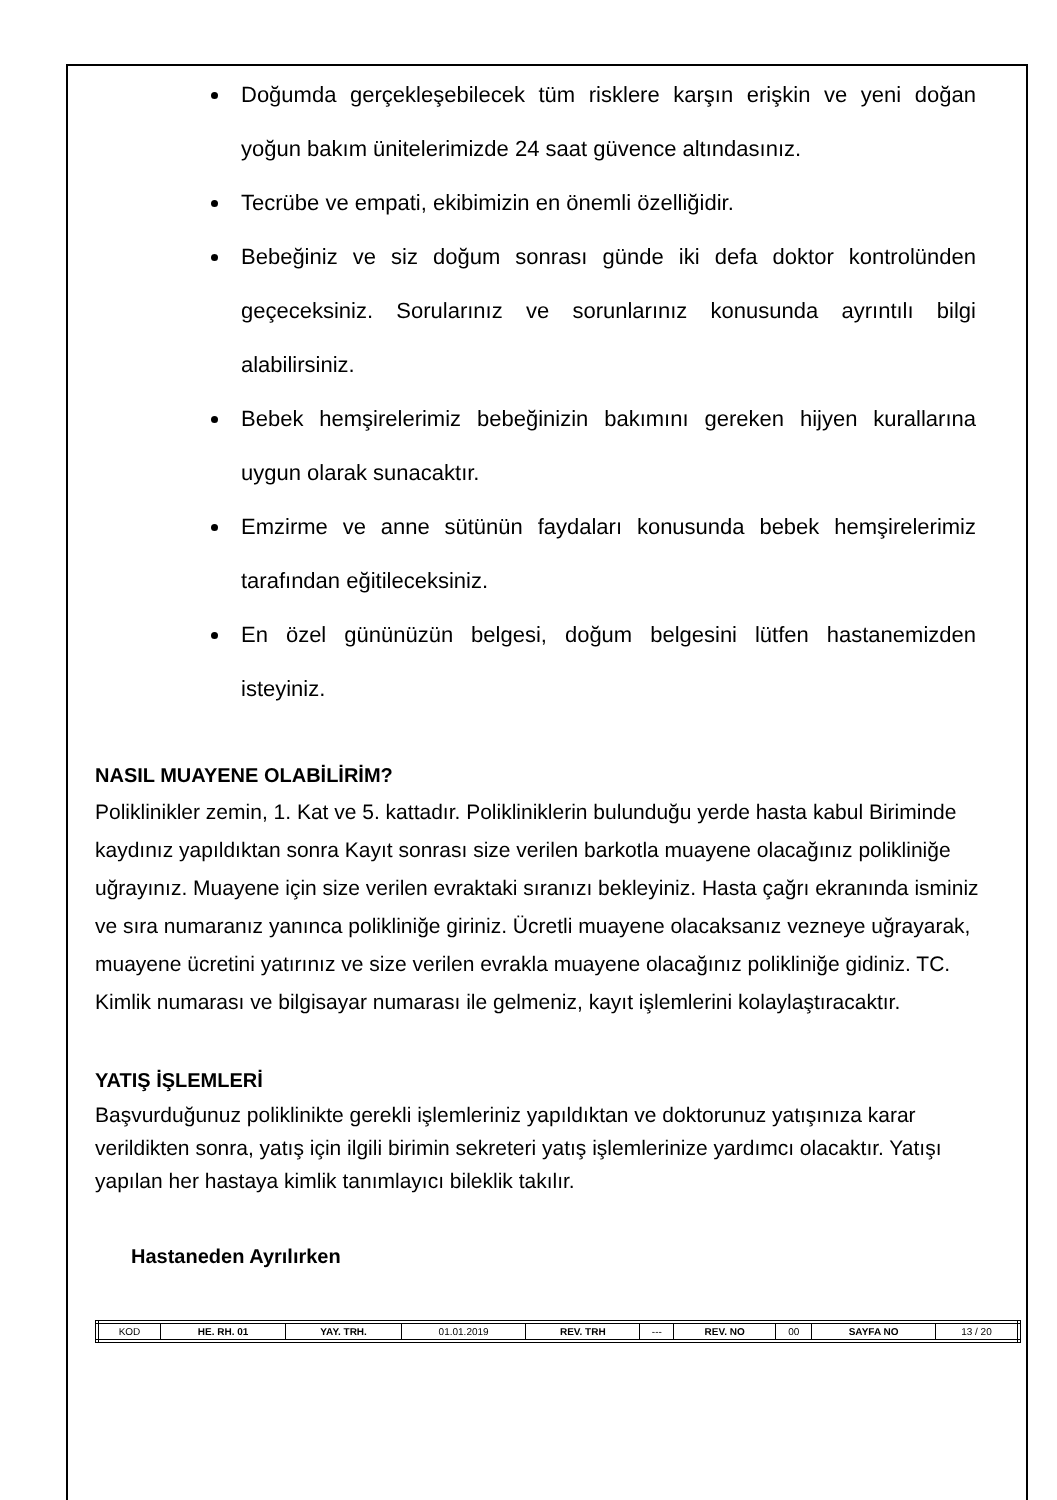Doğumda gerçekleşebilecek tüm risklere karşın erişkin ve yeni doğan yoğun bakım ünitelerimizde 24 saat güvence altındasınız.
Tecrübe ve empati, ekibimizin en önemli özelliğidir.
Bebeğiniz ve siz doğum sonrası günde iki defa doktor kontrolünden geçeceksiniz. Sorularınız ve sorunlarınız konusunda ayrıntılı bilgi alabilirsiniz.
Bebek hemşirelerimiz bebeğinizin bakımını gereken hijyen kurallarına uygun olarak sunacaktır.
Emzirme ve anne sütünün faydaları konusunda bebek hemşirelerimiz tarafından eğitileceksiniz.
En özel gününüzün belgesi, doğum belgesini lütfen hastanemizden isteyiniz.
NASIL MUAYENE OLABİLİRİM?
Poliklinikler zemin, 1. Kat ve 5. kattadır. Polikliniklerin bulunduğu yerde hasta kabul Biriminde kaydınız yapıldıktan sonra Kayıt sonrası size verilen barkotla muayene olacağınız polikliniğe uğrayınız. Muayene için size verilen evraktaki sıranızı bekleyiniz. Hasta çağrı ekranında isminiz ve sıra numaranız yanınca polikliniğe giriniz. Ücretli muayene olacaksanız vezneye uğrayarak, muayene ücretini yatırınız ve size verilen evrakla muayene olacağınız polikliniğe gidiniz. TC. Kimlik numarası ve bilgisayar numarası ile gelmeniz, kayıt işlemlerini kolaylaştıracaktır.
YATIŞ İŞLEMLERİ
Başvurduğunuz poliklinikte gerekli işlemleriniz yapıldıktan ve doktorunuz yatışınıza karar verildikten sonra, yatış için ilgili birimin sekreteri yatış işlemlerinize yardımcı olacaktır. Yatışı yapılan her hastaya kimlik tanımlayıcı bileklik takılır.
Hastaneden Ayrılırken
| KOD | HE. RH. 01 | YAY. TRH. | 01.01.2019 | REV. TRH | --- | REV. NO | 00 | SAYFA NO | 13 / 20 |